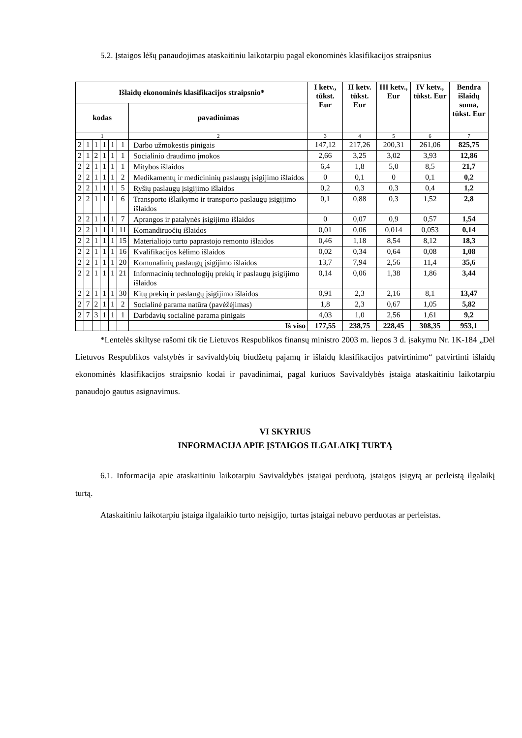5.2. Įstaigos lėšų panaudojimas ataskaitiniu laikotarpiu pagal ekonominės klasifikacijos straipsnius
| Išlaidų ekonominės klasifikacijos straipsnio* | | | | | | | I ketv., tūkst. Eur | II ketv. tūkst. Eur | III ketv., Eur | IV ketv., tūkst. Eur | Bendra išlaidų suma, tūkst. Eur |
| --- | --- | --- | --- | --- | --- | --- | --- | --- | --- | --- | --- |
| kodas | | | | | | pavadinimas | | | | | |
| 1 | | | | | | 2 | 3 | 4 | 5 | 6 | 7 |
| 2 | 1 | 1 | 1 | 1 | 1 | Darbo užmokestis pinigais | 147,12 | 217,26 | 200,31 | 261,06 | 825,75 |
| 2 | 1 | 2 | 1 | 1 | 1 | Socialinio draudimo įmokos | 2,66 | 3,25 | 3,02 | 3,93 | 12,86 |
| 2 | 2 | 1 | 1 | 1 | 1 | Mitybos išlaidos | 6,4 | 1,8 | 5,0 | 8,5 | 21,7 |
| 2 | 2 | 1 | 1 | 1 | 2 | Medikamentų ir medicininių paslaugų įsigijimo išlaidos | 0 | 0,1 | 0 | 0,1 | 0,2 |
| 2 | 2 | 1 | 1 | 1 | 5 | Ryšių paslaugų įsigijimo išlaidos | 0,2 | 0,3 | 0,3 | 0,4 | 1,2 |
| 2 | 2 | 1 | 1 | 1 | 6 | Transporto išlaikymo ir transporto paslaugų įsigijimo išlaidos | 0,1 | 0,88 | 0,3 | 1,52 | 2,8 |
| 2 | 2 | 1 | 1 | 1 | 7 | Aprangos ir patalynės įsigijimo išlaidos | 0 | 0,07 | 0,9 | 0,57 | 1,54 |
| 2 | 2 | 1 | 1 | 1 | 11 | Komandiruočių išlaidos | 0,01 | 0,06 | 0,014 | 0,053 | 0,14 |
| 2 | 2 | 1 | 1 | 1 | 15 | Materialiojo turto paprastojo remonto išlaidos | 0,46 | 1,18 | 8,54 | 8,12 | 18,3 |
| 2 | 2 | 1 | 1 | 1 | 16 | Kvalifikacijos kėlimo išlaidos | 0,02 | 0,34 | 0,64 | 0,08 | 1,08 |
| 2 | 2 | 1 | 1 | 1 | 20 | Komunalinių paslaugų įsigijimo išlaidos | 13,7 | 7,94 | 2,56 | 11,4 | 35,6 |
| 2 | 2 | 1 | 1 | 1 | 21 | Informacinių technologijų prekių ir paslaugų įsigijimo išlaidos | 0,14 | 0,06 | 1,38 | 1,86 | 3,44 |
| 2 | 2 | 1 | 1 | 1 | 30 | Kitų prekių ir paslaugų įsigijimo išlaidos | 0,91 | 2,3 | 2,16 | 8,1 | 13,47 |
| 2 | 7 | 2 | 1 | 1 | 2 | Socialinė parama natūra (pavėžėjimas) | 1,8 | 2,3 | 0,67 | 1,05 | 5,82 |
| 2 | 7 | 3 | 1 | 1 | 1 | Darbdavių socialinė parama pinigais | 4,03 | 1,0 | 2,56 | 1,61 | 9,2 |
| | | | | | | Iš viso | 177,55 | 238,75 | 228,45 | 308,35 | 953,1 |
*Lentelės skiltyse rašomi tik tie Lietuvos Respublikos finansų ministro 2003 m. liepos 3 d. įsakymu Nr. 1K-184 „Dėl Lietuvos Respublikos valstybės ir savivaldybių biudžetų pajamų ir išlaidų klasifikacijos patvirtinimo“ patvirtinti išlaidų ekonominės klasifikacijos straipsnio kodai ir pavadinimai, pagal kuriuos Savivaldybės įstaiga ataskaitiniu laikotarpiu panaudojo gautus asignavimus.
VI SKYRIUS
INFORMACIJA APIE ĮSTAIGOS ILGALAIKĮ TURTĄ
6.1. Informacija apie ataskaitiniu laikotarpiu Savivaldybės įstaigai perduotą, įstaigos įsigytą ar perleistą ilgalaikį turtą.
Ataskaitiniu laikotarpiu įstaiga ilgalaikio turto neįsigijo, turtas įstaigai nebuvo perduotas ar perleistas.